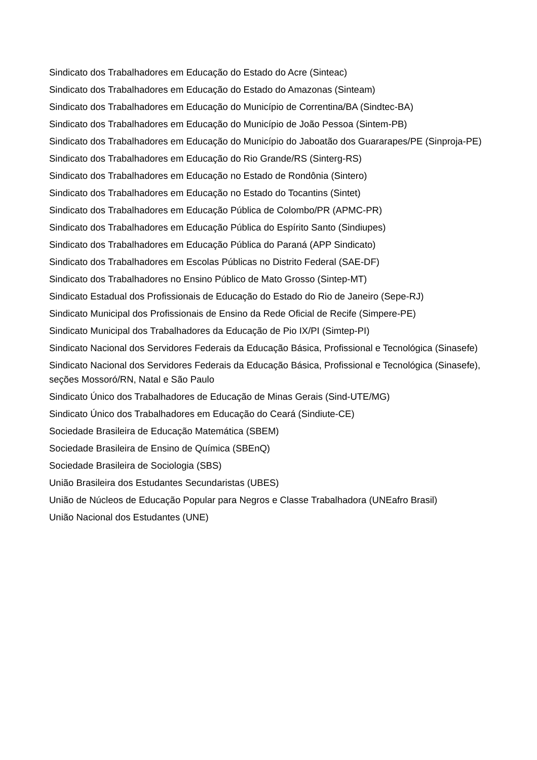Sindicato dos Trabalhadores em Educação do Estado do Acre (Sinteac)
Sindicato dos Trabalhadores em Educação do Estado do Amazonas (Sinteam)
Sindicato dos Trabalhadores em Educação do Município de Correntina/BA (Sindtec-BA)
Sindicato dos Trabalhadores em Educação do Município de João Pessoa (Sintem-PB)
Sindicato dos Trabalhadores em Educação do Município do Jaboatão dos Guararapes/PE (Sinproja-PE)
Sindicato dos Trabalhadores em Educação do Rio Grande/RS (Sinterg-RS)
Sindicato dos Trabalhadores em Educação no Estado de Rondônia (Sintero)
Sindicato dos Trabalhadores em Educação no Estado do Tocantins (Sintet)
Sindicato dos Trabalhadores em Educação Pública de Colombo/PR (APMC-PR)
Sindicato dos Trabalhadores em Educação Pública do Espírito Santo (Sindiupes)
Sindicato dos Trabalhadores em Educação Pública do Paraná (APP Sindicato)
Sindicato dos Trabalhadores em Escolas Públicas no Distrito Federal (SAE-DF)
Sindicato dos Trabalhadores no Ensino Público de Mato Grosso (Sintep-MT)
Sindicato Estadual dos Profissionais de Educação do Estado do Rio de Janeiro (Sepe-RJ)
Sindicato Municipal dos Profissionais de Ensino da Rede Oficial de Recife (Simpere-PE)
Sindicato Municipal dos Trabalhadores da Educação de Pio IX/PI (Simtep-PI)
Sindicato Nacional dos Servidores Federais da Educação Básica, Profissional e Tecnológica (Sinasefe)
Sindicato Nacional dos Servidores Federais da Educação Básica, Profissional e Tecnológica (Sinasefe), seções Mossoró/RN, Natal e São Paulo
Sindicato Único dos Trabalhadores de Educação de Minas Gerais (Sind-UTE/MG)
Sindicato Único dos Trabalhadores em Educação do Ceará (Sindiute-CE)
Sociedade Brasileira de Educação Matemática (SBEM)
Sociedade Brasileira de Ensino de Química (SBEnQ)
Sociedade Brasileira de Sociologia (SBS)
União Brasileira dos Estudantes Secundaristas (UBES)
União de Núcleos de Educação Popular para Negros e Classe Trabalhadora (UNEafro Brasil)
União Nacional dos Estudantes (UNE)